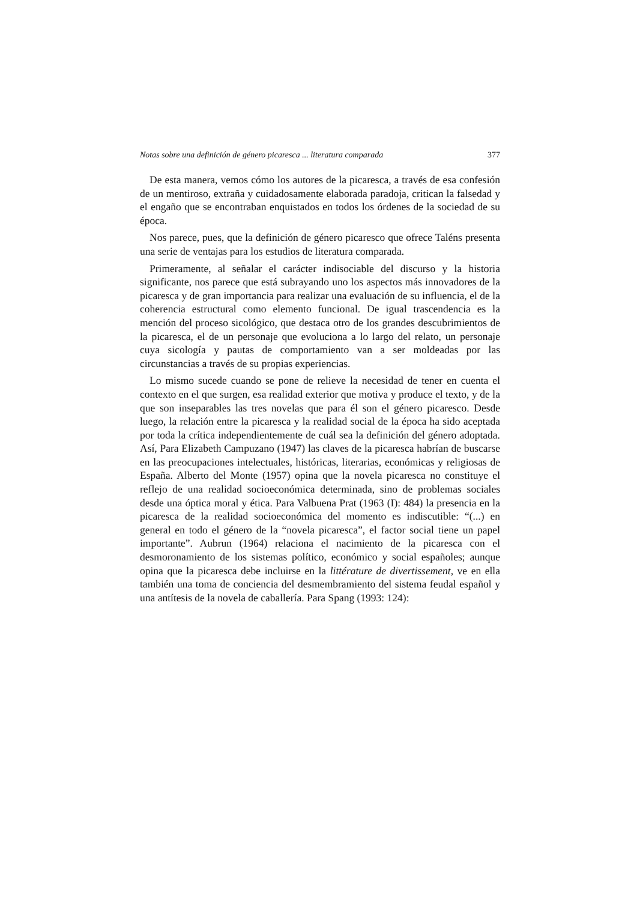Notas sobre una definición de género picaresca ... literatura comparada 377
De esta manera, vemos cómo los autores de la picaresca, a través de esa confesión de un mentiroso, extraña y cuidadosamente elaborada paradoja, critican la falsedad y el engaño que se encontraban enquistados en todos los órdenes de la sociedad de su época.
Nos parece, pues, que la definición de género picaresco que ofrece Taléns presenta una serie de ventajas para los estudios de literatura comparada.
Primeramente, al señalar el carácter indisociable del discurso y la historia significante, nos parece que está subrayando uno los aspectos más innovadores de la picaresca y de gran importancia para realizar una evaluación de su influencia, el de la coherencia estructural como elemento funcional. De igual trascendencia es la mención del proceso sicológico, que destaca otro de los grandes descubrimientos de la picaresca, el de un personaje que evoluciona a lo largo del relato, un personaje cuya sicología y pautas de comportamiento van a ser moldeadas por las circunstancias a través de su propias experiencias.
Lo mismo sucede cuando se pone de relieve la necesidad de tener en cuenta el contexto en el que surgen, esa realidad exterior que motiva y produce el texto, y de la que son inseparables las tres novelas que para él son el género picaresco. Desde luego, la relación entre la picaresca y la realidad social de la época ha sido aceptada por toda la crítica independientemente de cuál sea la definición del género adoptada. Así, Para Elizabeth Campuzano (1947) las claves de la picaresca habrían de buscarse en las preocupaciones intelectuales, históricas, literarias, económicas y religiosas de España. Alberto del Monte (1957) opina que la novela picaresca no constituye el reflejo de una realidad socioeconómica determinada, sino de problemas sociales desde una óptica moral y ética. Para Valbuena Prat (1963 (I): 484) la presencia en la picaresca de la realidad socioeconómica del momento es indiscutible: “(...) en general en todo el género de la “novela picaresca”, el factor social tiene un papel importante”. Aubrun (1964) relaciona el nacimiento de la picaresca con el desmoronamiento de los sistemas político, económico y social españoles; aunque opina que la picaresca debe incluirse en la littérature de divertissement, ve en ella también una toma de conciencia del desmembramiento del sistema feudal español y una antítesis de la novela de caballería. Para Spang (1993: 124):